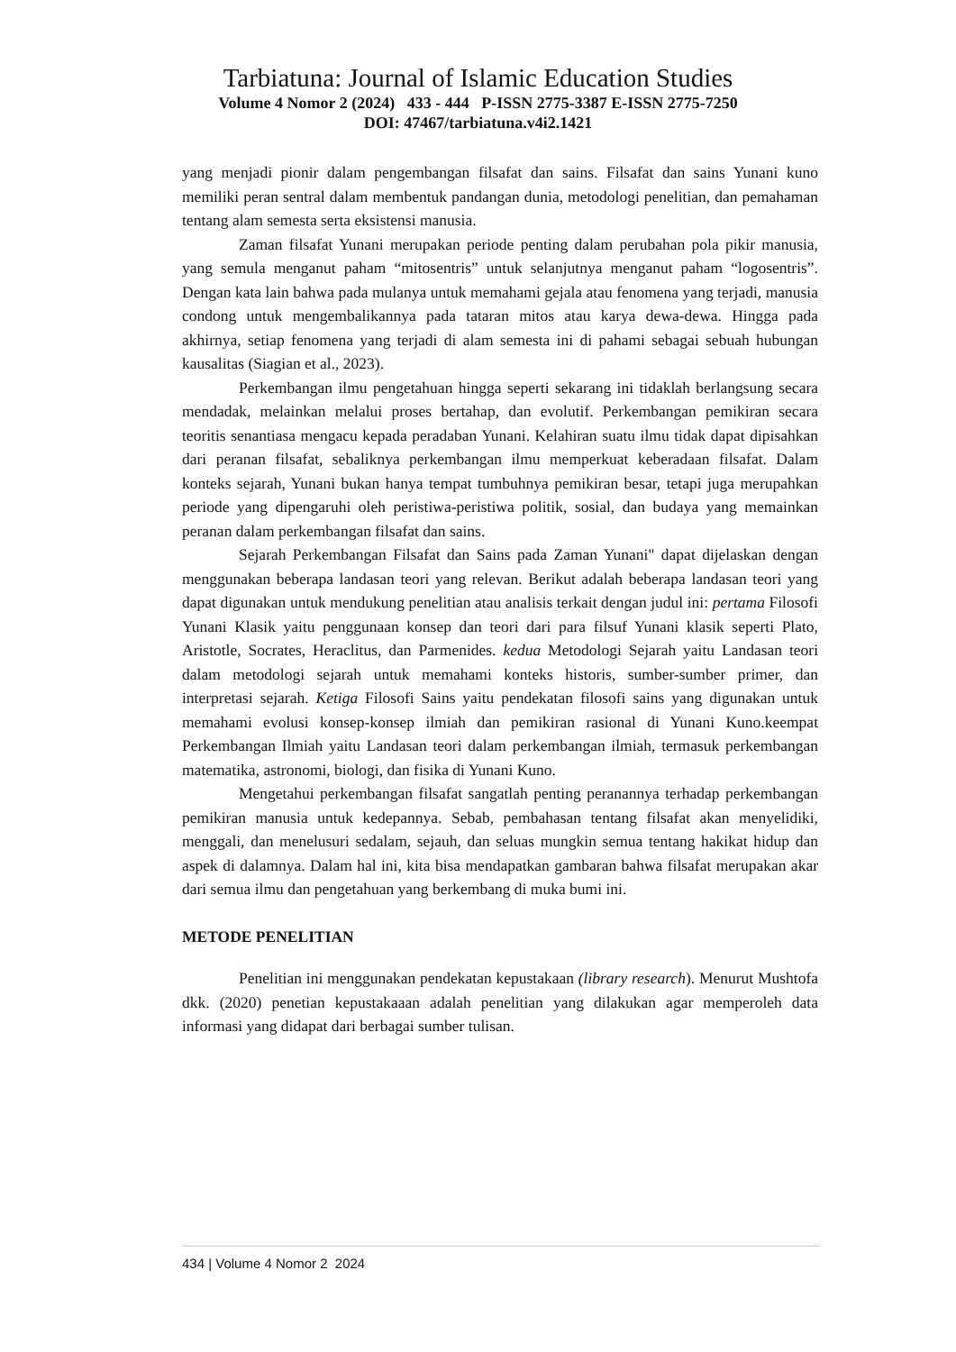Tarbiatuna: Journal of Islamic Education Studies
Volume 4 Nomor 2 (2024) 433 - 444 P-ISSN 2775-3387 E-ISSN 2775-7250
DOI: 47467/tarbiatuna.v4i2.1421
yang menjadi pionir dalam pengembangan filsafat dan sains. Filsafat dan sains Yunani kuno memiliki peran sentral dalam membentuk pandangan dunia, metodologi penelitian, dan pemahaman tentang alam semesta serta eksistensi manusia.
Zaman filsafat Yunani merupakan periode penting dalam perubahan pola pikir manusia, yang semula menganut paham “mitosentris” untuk selanjutnya menganut paham “logosentris”. Dengan kata lain bahwa pada mulanya untuk memahami gejala atau fenomena yang terjadi, manusia condong untuk mengembalikannya pada tataran mitos atau karya dewa-dewa. Hingga pada akhirnya, setiap fenomena yang terjadi di alam semesta ini di pahami sebagai sebuah hubungan kausalitas (Siagian et al., 2023).
Perkembangan ilmu pengetahuan hingga seperti sekarang ini tidaklah berlangsung secara mendadak, melainkan melalui proses bertahap, dan evolutif. Perkembangan pemikiran secara teoritis senantiasa mengacu kepada peradaban Yunani. Kelahiran suatu ilmu tidak dapat dipisahkan dari peranan filsafat, sebaliknya perkembangan ilmu memperkuat keberadaan filsafat. Dalam konteks sejarah, Yunani bukan hanya tempat tumbuhnya pemikiran besar, tetapi juga merupahkan periode yang dipengaruhi oleh peristiwa-peristiwa politik, sosial, dan budaya yang memainkan peranan dalam perkembangan filsafat dan sains.
Sejarah Perkembangan Filsafat dan Sains pada Zaman Yunani" dapat dijelaskan dengan menggunakan beberapa landasan teori yang relevan. Berikut adalah beberapa landasan teori yang dapat digunakan untuk mendukung penelitian atau analisis terkait dengan judul ini: pertama Filosofi Yunani Klasik yaitu penggunaan konsep dan teori dari para filsuf Yunani klasik seperti Plato, Aristotle, Socrates, Heraclitus, dan Parmenides. kedua Metodologi Sejarah yaitu Landasan teori dalam metodologi sejarah untuk memahami konteks historis, sumber-sumber primer, dan interpretasi sejarah. Ketiga Filosofi Sains yaitu pendekatan filosofi sains yang digunakan untuk memahami evolusi konsep-konsep ilmiah dan pemikiran rasional di Yunani Kuno.keempat Perkembangan Ilmiah yaitu Landasan teori dalam perkembangan ilmiah, termasuk perkembangan matematika, astronomi, biologi, dan fisika di Yunani Kuno.
Mengetahui perkembangan filsafat sangatlah penting peranannya terhadap perkembangan pemikiran manusia untuk kedepannya. Sebab, pembahasan tentang filsafat akan menyelidiki, menggali, dan menelusuri sedalam, sejauh, dan seluas mungkin semua tentang hakikat hidup dan aspek di dalamnya. Dalam hal ini, kita bisa mendapatkan gambaran bahwa filsafat merupakan akar dari semua ilmu dan pengetahuan yang berkembang di muka bumi ini.
METODE PENELITIAN
Penelitian ini menggunakan pendekatan kepustakaan (library research). Menurut Mushtofa dkk. (2020) penetian kepustakaaan adalah penelitian yang dilakukan agar memperoleh data informasi yang didapat dari berbagai sumber tulisan.
434 | Volume 4 Nomor 2 2024